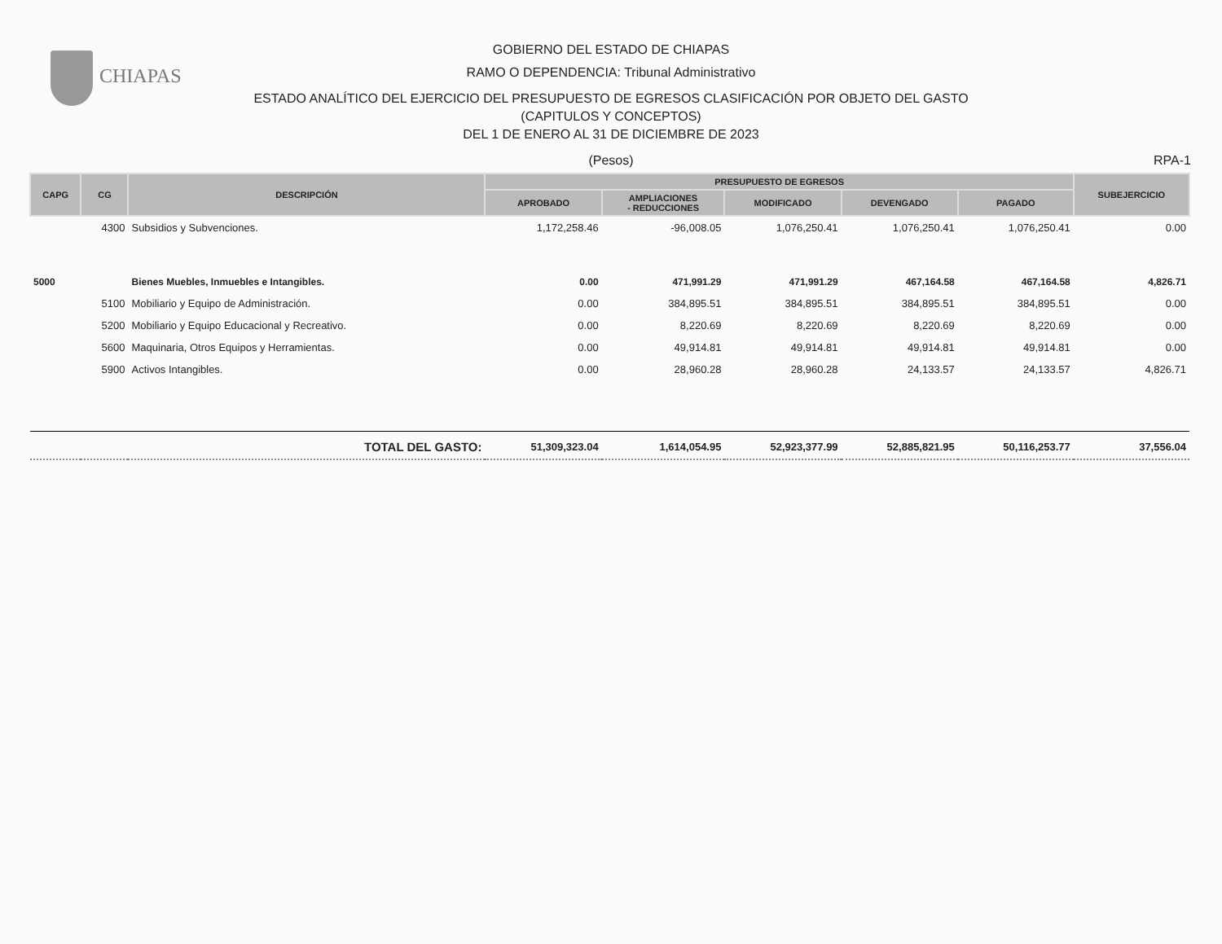CHIAPAS
GOBIERNO DEL ESTADO DE CHIAPAS
RAMO O DEPENDENCIA: Tribunal Administrativo
ESTADO ANALÍTICO DEL EJERCICIO DEL PRESUPUESTO DE EGRESOS CLASIFICACIÓN POR OBJETO DEL GASTO
(CAPITULOS Y CONCEPTOS)
DEL 1 DE ENERO AL 31 DE DICIEMBRE DE 2023
(Pesos) RPA-1
| CAPG | CG | DESCRIPCIÓN | PRESUPUESTO DE EGRESOS | | | | | SUBEJERCICIO |
| --- | --- | --- | --- | --- | --- | --- | --- | --- |
| | | | APROBADO | AMPLIACIONES - REDUCCIONES | MODIFICADO | DEVENGADO | PAGADO | |
| | 4300 | Subsidios y Subvenciones. | 1,172,258.46 | -96,008.05 | 1,076,250.41 | 1,076,250.41 | 1,076,250.41 | 0.00 |
| 5000 | | Bienes Muebles, Inmuebles e Intangibles. | 0.00 | 471,991.29 | 471,991.29 | 467,164.58 | 467,164.58 | 4,826.71 |
| | 5100 | Mobiliario y Equipo de Administración. | 0.00 | 384,895.51 | 384,895.51 | 384,895.51 | 384,895.51 | 0.00 |
| | 5200 | Mobiliario y Equipo Educacional y Recreativo. | 0.00 | 8,220.69 | 8,220.69 | 8,220.69 | 8,220.69 | 0.00 |
| | 5600 | Maquinaria, Otros Equipos y Herramientas. | 0.00 | 49,914.81 | 49,914.81 | 49,914.81 | 49,914.81 | 0.00 |
| | 5900 | Activos Intangibles. | 0.00 | 28,960.28 | 28,960.28 | 24,133.57 | 24,133.57 | 4,826.71 |
| TOTAL DEL GASTO: | | | 51,309,323.04 | 1,614,054.95 | 52,923,377.99 | 52,885,821.95 | 50,116,253.77 | 37,556.04 |